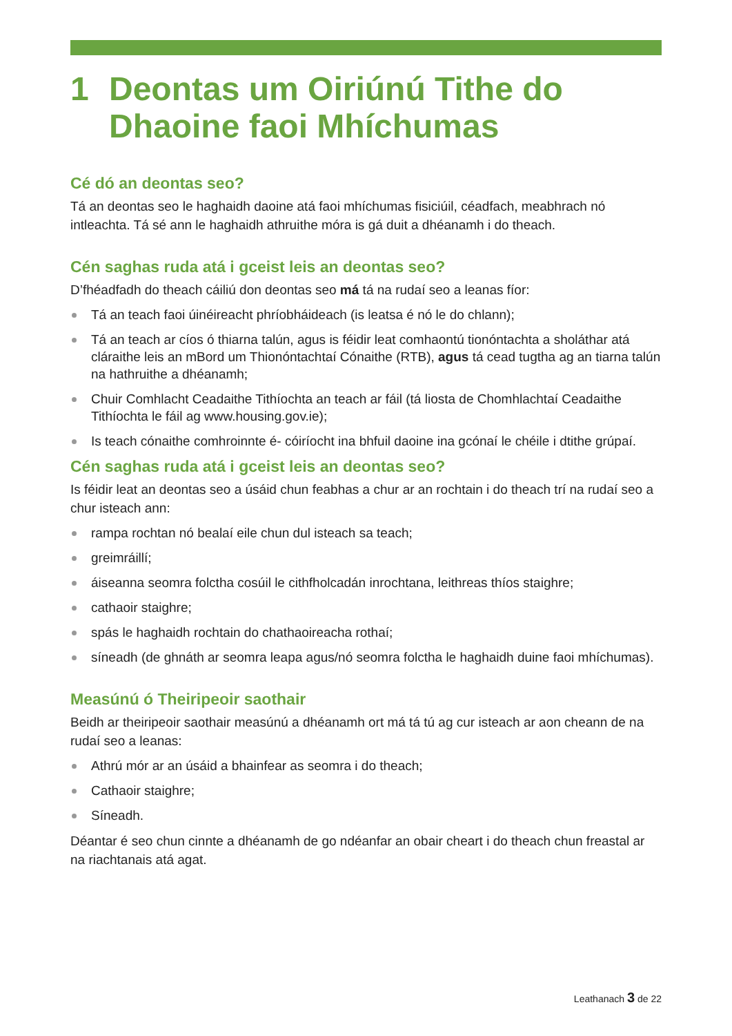1 Deontas um Oiriúnú Tithe do Dhaoine faoi Mhíchumas
Cé dó an deontas seo?
Tá an deontas seo le haghaidh daoine atá faoi mhíchumas fisiciúil, céadfach, meabhrach nó intleachta. Tá sé ann le haghaidh athruithe móra is gá duit a dhéanamh i do theach.
Cén saghas ruda atá i gceist leis an deontas seo?
D’fhéadfadh do theach cáiliú don deontas seo má tá na rudaí seo a leanas fíor:
Tá an teach faoi úinéireacht phríobháideach (is leatsa é nó le do chlann);
Tá an teach ar cíos ó thiarna talún, agus is féidir leat comhaontú tionóntachta a sholáthar atá cláraithe leis an mBord um Thionóntachtaí Cónaithe (RTB), agus tá cead tugtha ag an tiarna talún na hathruithe a dhéanamh;
Chuir Comhlacht Ceadaithe Tithíochta an teach ar fáil (tá liosta de Chomhlachtaí Ceadaithe Tithíochta le fáil ag www.housing.gov.ie);
Is teach cónaithe comhroinnte é- cóiríocht ina bhfuil daoine ina gcónaí le chéile i dtithe grúpaí.
Cén saghas ruda atá i gceist leis an deontas seo?
Is féidir leat an deontas seo a úsáid chun feabhas a chur ar an rochtain i do theach trí na rudaí seo a chur isteach ann:
rampa rochtan nó bealaí eile chun dul isteach sa teach;
greimráillí;
áiseanna seomra folctha cosúil le cithfholcadán inrochtana, leithreas thíos staighre;
cathaoir staighre;
spás le haghaidh rochtain do chathaoireacha rothaí;
síneadh (de ghnáth ar seomra leapa agus/nó seomra folctha le haghaidh duine faoi mhíchumas).
Measúnú ó Theiripeoir saothair
Beidh ar theiripeoir saothair measúnú a dhéanamh ort má tá tú ag cur isteach ar aon cheann de na rudaí seo a leanas:
Athrú mór ar an úsáid a bhainfear as seomra i do theach;
Cathaoir staighre;
Síneadh.
Déantar é seo chun cinnte a dhéanamh de go ndéanfar an obair cheart i do theach chun freastal ar na riachtanais atá agat.
Leathanach 3 de 22